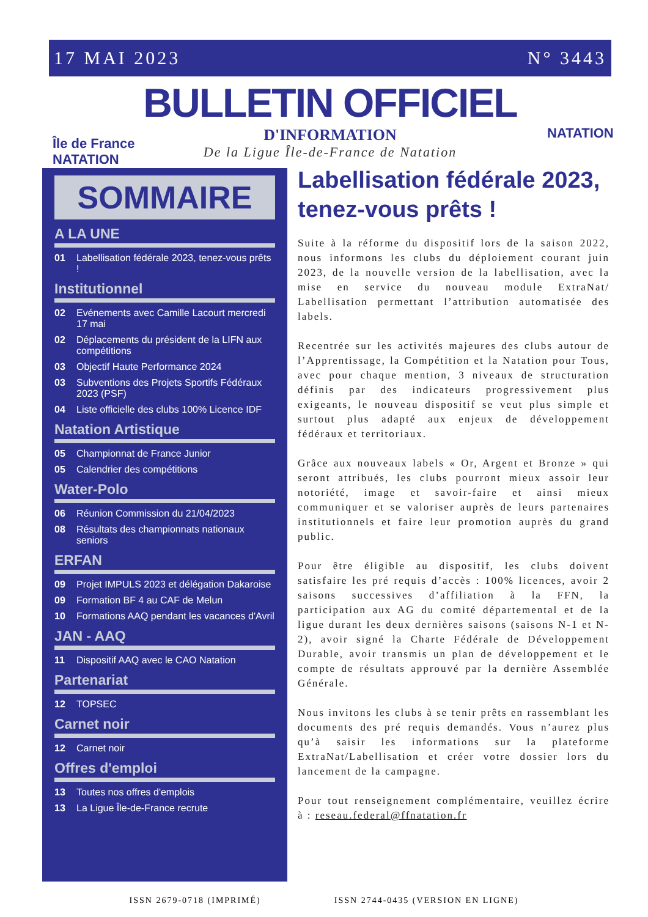17 MAI 2023 N° 3443
Île de France
NATATION
NATATION
BULLETIN OFFICIEL
D'INFORMATION
De la Ligue Île-de-France de Natation
SOMMAIRE
A LA UNE
01 Labellisation fédérale 2023, tenez-vous prêts !
Institutionnel
02 Evénements avec Camille Lacourt mercredi 17 mai
02 Déplacements du président de la LIFN aux compétitions
03 Objectif Haute Performance 2024
03 Subventions des Projets Sportifs Fédéraux 2023 (PSF)
04 Liste officielle des clubs 100% Licence IDF
Natation Artistique
05 Championnat de France Junior
05 Calendrier des compétitions
Water-Polo
06 Réunion Commission du 21/04/2023
08 Résultats des championnats nationaux seniors
ERFAN
09 Projet IMPULS 2023 et délégation Dakaroise
09 Formation BF 4 au CAF de Melun
10 Formations AAQ pendant les vacances d'Avril
JAN - AAQ
11 Dispositif AAQ avec le CAO Natation
Partenariat
12 TOPSEC
Carnet noir
12 Carnet noir
Offres d'emploi
13 Toutes nos offres d'emplois
13 La Ligue Île-de-France recrute
Labellisation fédérale 2023, tenez-vous prêts !
Suite à la réforme du dispositif lors de la saison 2022, nous informons les clubs du déploiement courant juin 2023, de la nouvelle version de la labellisation, avec la mise en service du nouveau module ExtraNat/ Labellisation permettant l’attribution automatisée des labels.
Recentrée sur les activités majeures des clubs autour de l’Apprentissage, la Compétition et la Natation pour Tous, avec pour chaque mention, 3 niveaux de structuration définis par des indicateurs progressivement plus exigeants, le nouveau dispositif se veut plus simple et surtout plus adapté aux enjeux de développement fédéraux et territoriaux.
Grâce aux nouveaux labels « Or, Argent et Bronze » qui seront attribués, les clubs pourront mieux assoir leur notoriété, image et savoir-faire et ainsi mieux communiquer et se valoriser auprès de leurs partenaires institutionnels et faire leur promotion auprès du grand public.
Pour être éligible au dispositif, les clubs doivent satisfaire les pré requis d’accès : 100% licences, avoir 2 saisons successives d’affiliation à la FFN, la participation aux AG du comité départemental et de la ligue durant les deux dernières saisons (saisons N-1 et N-2), avoir signé la Charte Fédérale de Développement Durable, avoir transmis un plan de développement et le compte de résultats approuvé par la dernière Assemblée Générale.
Nous invitons les clubs à se tenir prêts en rassemblant les documents des pré requis demandés. Vous n’aurez plus qu’à saisir les informations sur la plateforme ExtraNat/Labellisation et créer votre dossier lors du lancement de la campagne.
Pour tout renseignement complémentaire, veuillez écrire à : reseau.federal@ffnatation.fr
ISSN 2679-0718 (IMPRIMÉ) ISSN 2744-0435 (VERSION EN LIGNE)